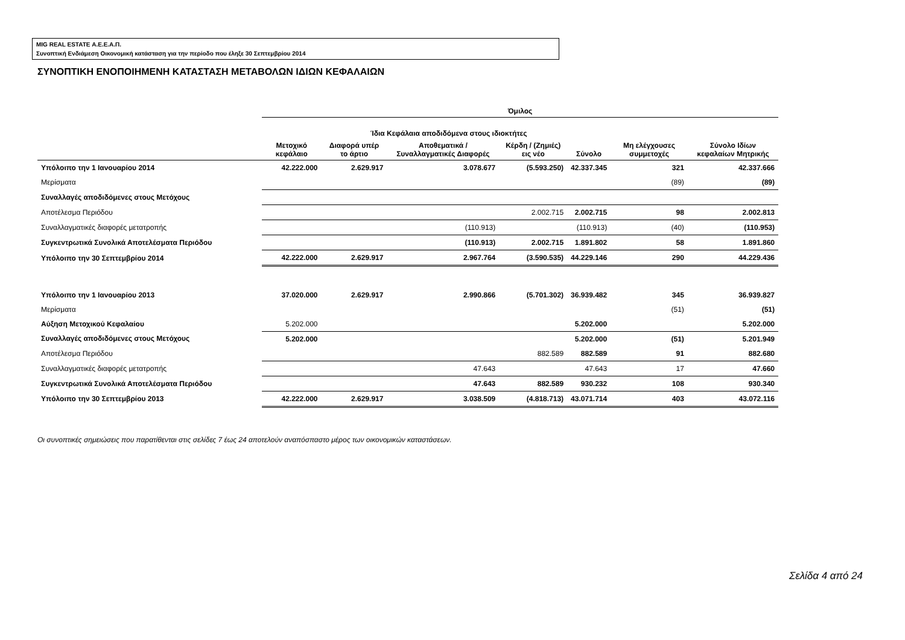MIG REAL ESTATE Α.Ε.Ε.Α.Π.
Συνοπτική Ενδιάμεση Οικονομική κατάσταση για την περίοδο που έληξε 30 Σεπτεμβρίου 2014
ΣΥΝΟΠΤΙΚΗ ΕΝΟΠΟΙΗΜΕΝΗ ΚΑΤΑΣΤΑΣΗ ΜΕΤΑΒΟΛΩΝ ΙΔΙΩΝ ΚΕΦΑΛΑΙΩΝ
| | Όμιλος | | | | | | |
| --- | --- | --- | --- | --- | --- | --- | --- |
| | Ίδια Κεφάλαια αποδιδόμενα στους ιδιοκτήτες | | | | | | |
| | Μετοχικό κεφάλαιο | Διαφορά υπέρ το άρτιο | Αποθεματικά /Συναλλαγματικές Διαφορές | Κέρδη / (Ζημιές) εις νέο | Σύνολο | Μη ελέγχουσες συμμετοχές | Σύνολο Ιδίων κεφαλαίων Μητρικής |
| Υπόλοιπο την 1 Ιανουαρίου 2014 | 42.222.000 | 2.629.917 | 3.078.677 | (5.593.250) | 42.337.345 | 321 | 42.337.666 |
| Μερίσματα | | | | | | (89) | (89) |
| Συναλλαγές αποδιδόμενες στους Μετόχους | | | | | | | |
| Αποτέλεσμα Περιόδου | | | | 2.002.715 | 2.002.715 | 98 | 2.002.813 |
| Συναλλαγματικές διαφορές μετατροπής | | | (110.913) | | (110.913) | (40) | (110.953) |
| Συγκεντρωτικά Συνολικά Αποτελέσματα Περιόδου | | | (110.913) | 2.002.715 | 1.891.802 | 58 | 1.891.860 |
| Υπόλοιπο την 30 Σεπτεμβρίου 2014 | 42.222.000 | 2.629.917 | 2.967.764 | (3.590.535) | 44.229.146 | 290 | 44.229.436 |
| Υπόλοιπο την 1 Ιανουαρίου 2013 | 37.020.000 | 2.629.917 | 2.990.866 | (5.701.302) | 36.939.482 | 345 | 36.939.827 |
| Μερίσματα | | | | | | (51) | (51) |
| Αύξηση Μετοχικού Κεφαλαίου | 5.202.000 | | | | 5.202.000 | | 5.202.000 |
| Συναλλαγές αποδιδόμενες στους Μετόχους | 5.202.000 | | | | 5.202.000 | (51) | 5.201.949 |
| Αποτέλεσμα Περιόδου | | | | 882.589 | 882.589 | 91 | 882.680 |
| Συναλλαγματικές διαφορές μετατροπής | | | 47.643 | | 47.643 | 17 | 47.660 |
| Συγκεντρωτικά Συνολικά Αποτελέσματα Περιόδου | | | 47.643 | 882.589 | 930.232 | 108 | 930.340 |
| Υπόλοιπο την 30 Σεπτεμβρίου 2013 | 42.222.000 | 2.629.917 | 3.038.509 | (4.818.713) | 43.071.714 | 403 | 43.072.116 |
Οι συνοπτικές σημειώσεις που παρατίθενται στις σελίδες 7 έως 24 αποτελούν αναπόσπαστο μέρος των οικονομικών καταστάσεων.
Σελίδα 4 από 24